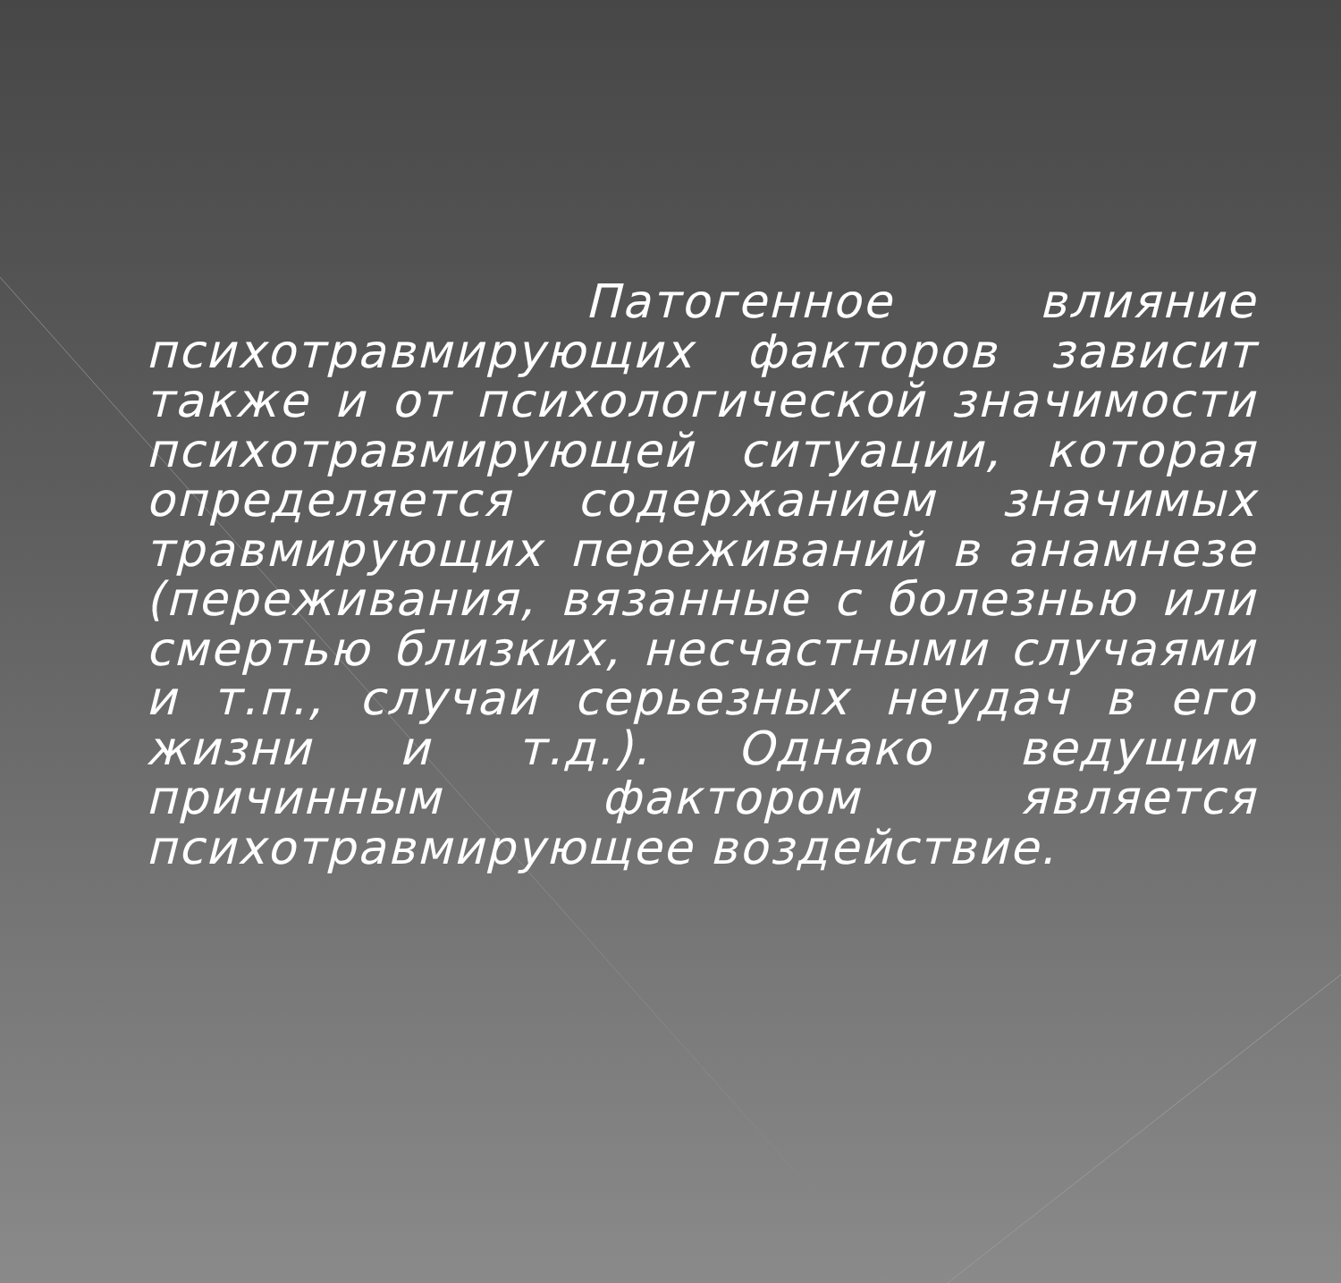Патогенное влияние психотравмирующих факторов зависит также и от психологической значимости психотравмирующей ситуации, которая определяется содержанием значимых травмирующих переживаний в анамнезе (переживания, вязанные с болезнью или смертью близких, несчастными случаями и т.п., случаи серьезных неудач в его жизни и т.д.). Однако ведущим причинным фактором является психотравмирующее воздействие.